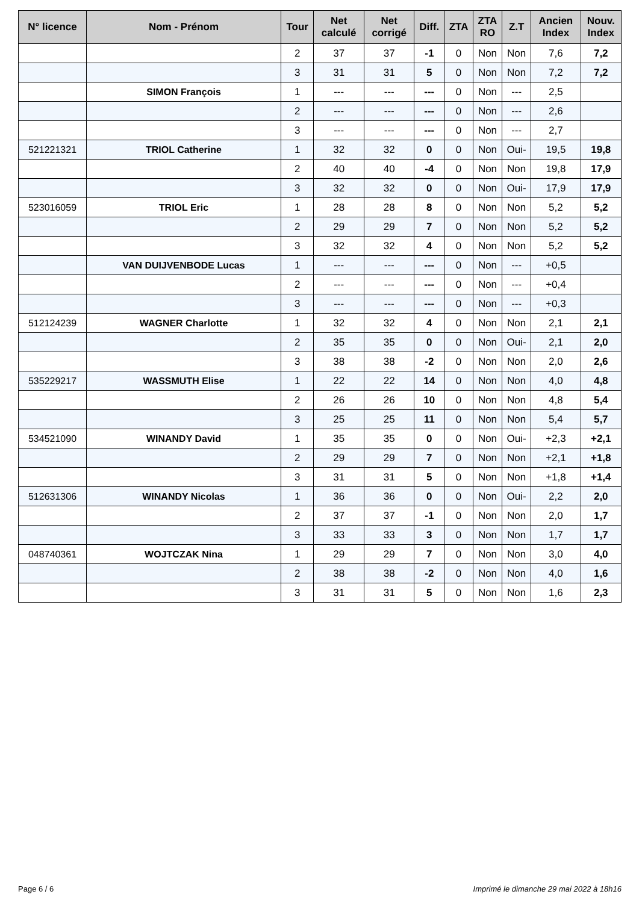| N° licence | Nom - Prénom | Tour | Net calculé | Net corrigé | Diff. | ZTA | ZTA RO | Z.T | Ancien Index | Nouv. Index |
| --- | --- | --- | --- | --- | --- | --- | --- | --- | --- | --- |
| | | 2 | 37 | 37 | -1 | 0 | Non | Non | 7,6 | 7,2 |
| | | 3 | 31 | 31 | 5 | 0 | Non | Non | 7,2 | 7,2 |
| | SIMON François | 1 | --- | --- | --- | 0 | Non | --- | 2,5 | |
| | | 2 | --- | --- | --- | 0 | Non | --- | 2,6 | |
| | | 3 | --- | --- | --- | 0 | Non | --- | 2,7 | |
| 521221321 | TRIOL Catherine | 1 | 32 | 32 | 0 | 0 | Non | Oui- | 19,5 | 19,8 |
| | | 2 | 40 | 40 | -4 | 0 | Non | Non | 19,8 | 17,9 |
| | | 3 | 32 | 32 | 0 | 0 | Non | Oui- | 17,9 | 17,9 |
| 523016059 | TRIOL Eric | 1 | 28 | 28 | 8 | 0 | Non | Non | 5,2 | 5,2 |
| | | 2 | 29 | 29 | 7 | 0 | Non | Non | 5,2 | 5,2 |
| | | 3 | 32 | 32 | 4 | 0 | Non | Non | 5,2 | 5,2 |
| | VAN DUIJVENBODE Lucas | 1 | --- | --- | --- | 0 | Non | --- | +0,5 | |
| | | 2 | --- | --- | --- | 0 | Non | --- | +0,4 | |
| | | 3 | --- | --- | --- | 0 | Non | --- | +0,3 | |
| 512124239 | WAGNER Charlotte | 1 | 32 | 32 | 4 | 0 | Non | Non | 2,1 | 2,1 |
| | | 2 | 35 | 35 | 0 | 0 | Non | Oui- | 2,1 | 2,0 |
| | | 3 | 38 | 38 | -2 | 0 | Non | Non | 2,0 | 2,6 |
| 535229217 | WASSMUTH Elise | 1 | 22 | 22 | 14 | 0 | Non | Non | 4,0 | 4,8 |
| | | 2 | 26 | 26 | 10 | 0 | Non | Non | 4,8 | 5,4 |
| | | 3 | 25 | 25 | 11 | 0 | Non | Non | 5,4 | 5,7 |
| 534521090 | WINANDY David | 1 | 35 | 35 | 0 | 0 | Non | Oui- | +2,3 | +2,1 |
| | | 2 | 29 | 29 | 7 | 0 | Non | Non | +2,1 | +1,8 |
| | | 3 | 31 | 31 | 5 | 0 | Non | Non | +1,8 | +1,4 |
| 512631306 | WINANDY Nicolas | 1 | 36 | 36 | 0 | 0 | Non | Oui- | 2,2 | 2,0 |
| | | 2 | 37 | 37 | -1 | 0 | Non | Non | 2,0 | 1,7 |
| | | 3 | 33 | 33 | 3 | 0 | Non | Non | 1,7 | 1,7 |
| 048740361 | WOJTCZAK Nina | 1 | 29 | 29 | 7 | 0 | Non | Non | 3,0 | 4,0 |
| | | 2 | 38 | 38 | -2 | 0 | Non | Non | 4,0 | 1,6 |
| | | 3 | 31 | 31 | 5 | 0 | Non | Non | 1,6 | 2,3 |
Page 6 / 6
Imprimé le dimanche 29 mai 2022 à 18h16